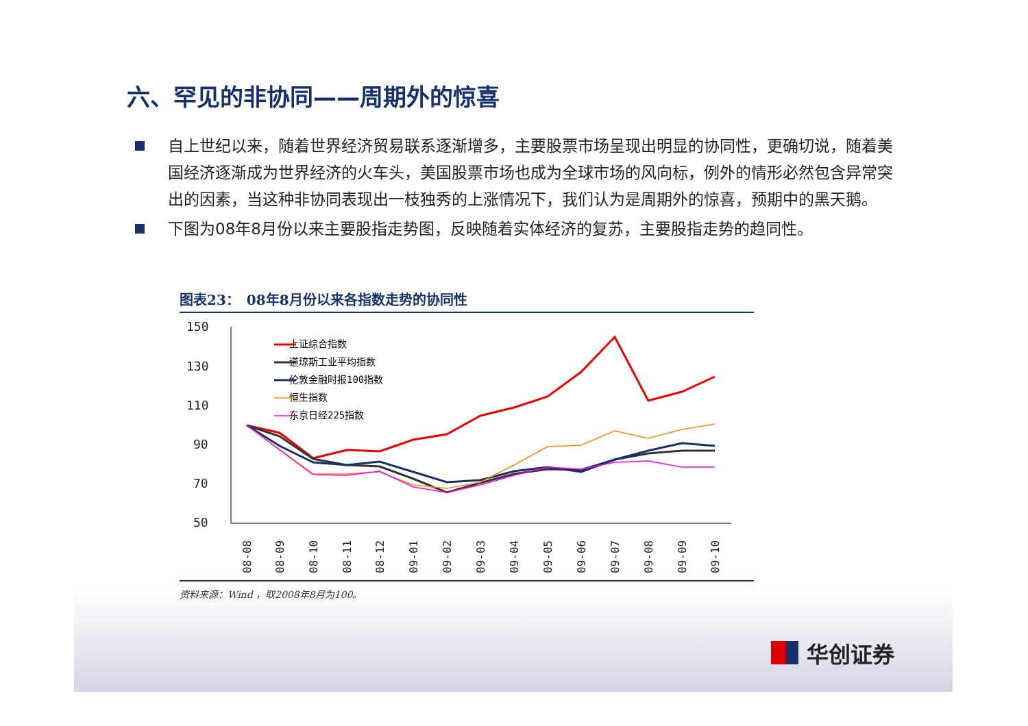六、罕见的非协同——周期外的惊喜
自上世纪以来，随着世界经济贸易联系逐渐增多，主要股票市场呈现出明显的协同性，更确切说，随着美国经济逐渐成为世界经济的火车头，美国股票市场也成为全球市场的风向标，例外的情形必然包含异常突出的因素，当这种非协同表现出一枝独秀的上涨情况下，我们认为是周期外的惊喜，预期中的黑天鹅。
下图为08年8月份以来主要股指走势图，反映随着实体经济的复苏，主要股指走势的趋同性。
图表23：　08年8月份以来各指数走势的协同性
150
130
110
90
70
50
上证综合指数
道琼斯工业平均指数
伦敦金融时报100指数
恒生指数
东京日经225指数
08-08
08-09
08-10
08-11
08-12
09-01
09-02
09-03
09-04
09-05
09-06
09-07
09-08
09-09
09-10
资料来源：Wind ，取2008年8月为100。
华创证券